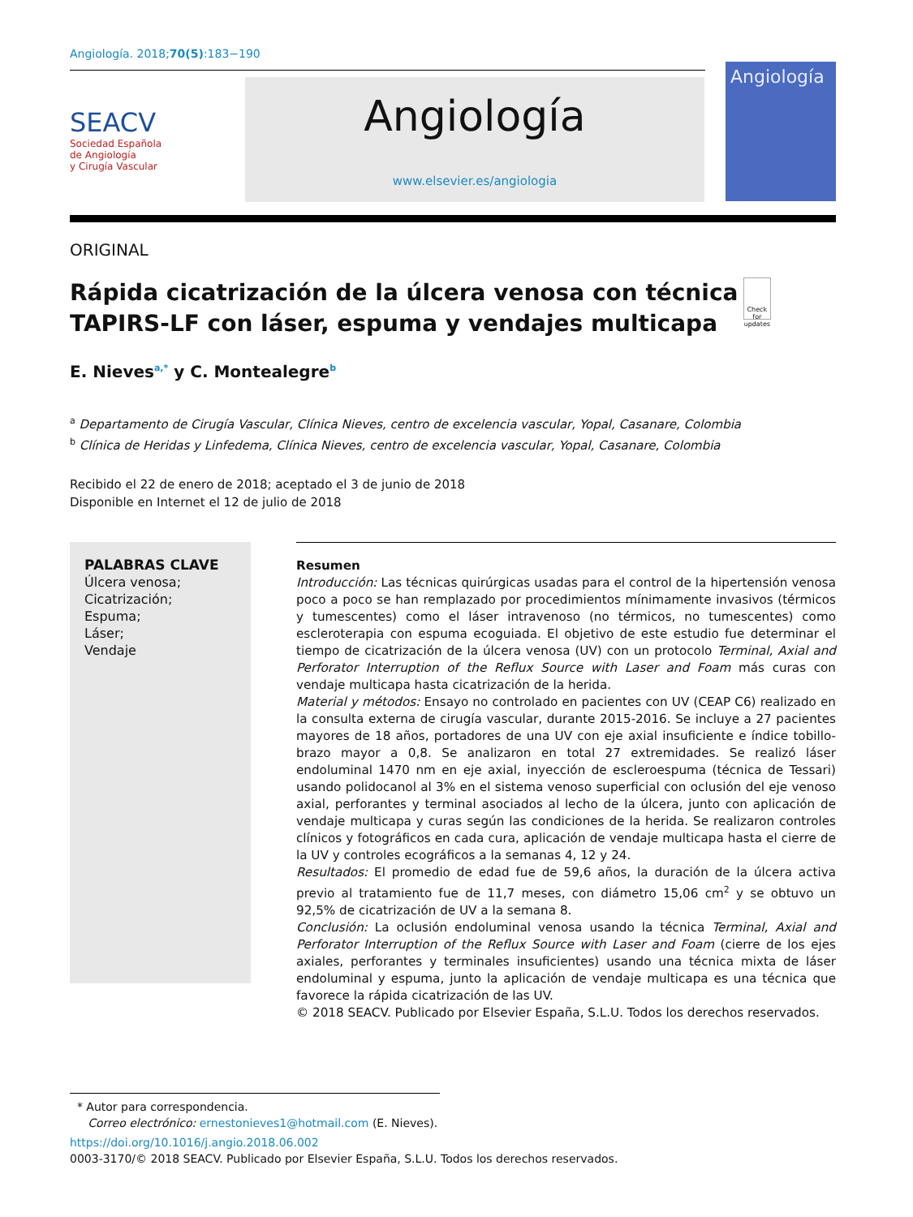Angiología. 2018;70(5):183−190
SEACV
Sociedad Española
de Angiología
y Cirugía Vascular
Angiología
www.elsevier.es/angiologia
Angiología
ORIGINAL
Rápida cicatrización de la úlcera venosa con técnica TAPIRS-LF con láser, espuma y vendajes multicapa
Check for updates
E. Nieves<sup>a,*</sup> y C. Montealegre<sup>b</sup>
<sup>a</sup> Departamento de Cirugía Vascular, Clínica Nieves, centro de excelencia vascular, Yopal, Casanare, Colombia
<sup>b</sup> Clínica de Heridas y Linfedema, Clínica Nieves, centro de excelencia vascular, Yopal, Casanare, Colombia
Recibido el 22 de enero de 2018; aceptado el 3 de junio de 2018
Disponible en Internet el 12 de julio de 2018
PALABRAS CLAVE
Úlcera venosa;
Cicatrización;
Espuma;
Láser;
Vendaje
Resumen
Introducción: Las técnicas quirúrgicas usadas para el control de la hipertensión venosa poco a poco se han remplazado por procedimientos mínimamente invasivos (térmicos y tumescentes) como el láser intravenoso (no térmicos, no tumescentes) como escleroterapia con espuma ecoguiada. El objetivo de este estudio fue determinar el tiempo de cicatrización de la úlcera venosa (UV) con un protocolo Terminal, Axial and Perforator Interruption of the Reflux Source with Laser and Foam más curas con vendaje multicapa hasta cicatrización de la herida.
Material y métodos: Ensayo no controlado en pacientes con UV (CEAP C6) realizado en la consulta externa de cirugía vascular, durante 2015-2016. Se incluye a 27 pacientes mayores de 18 años, portadores de una UV con eje axial insuficiente e índice tobillo-brazo mayor a 0,8. Se analizaron en total 27 extremidades. Se realizó láser endoluminal 1470 nm en eje axial, inyección de escleroespuma (técnica de Tessari) usando polidocanol al 3% en el sistema venoso superficial con oclusión del eje venoso axial, perforantes y terminal asociados al lecho de la úlcera, junto con aplicación de vendaje multicapa y curas según las condiciones de la herida. Se realizaron controles clínicos y fotográficos en cada cura, aplicación de vendaje multicapa hasta el cierre de la UV y controles ecográficos a la semanas 4, 12 y 24.
Resultados: El promedio de edad fue de 59,6 años, la duración de la úlcera activa previo al tratamiento fue de 11,7 meses, con diámetro 15,06 cm<sup>2</sup> y se obtuvo un 92,5% de cicatrización de UV a la semana 8.
Conclusión: La oclusión endoluminal venosa usando la técnica Terminal, Axial and Perforator Interruption of the Reflux Source with Laser and Foam (cierre de los ejes axiales, perforantes y terminales insuficientes) usando una técnica mixta de láser endoluminal y espuma, junto la aplicación de vendaje multicapa es una técnica que favorece la rápida cicatrización de las UV.
© 2018 SEACV. Publicado por Elsevier España, S.L.U. Todos los derechos reservados.
* Autor para correspondencia.
Correo electrónico: ernestonieves1@hotmail.com (E. Nieves).
https://doi.org/10.1016/j.angio.2018.06.002
0003-3170/© 2018 SEACV. Publicado por Elsevier España, S.L.U. Todos los derechos reservados.